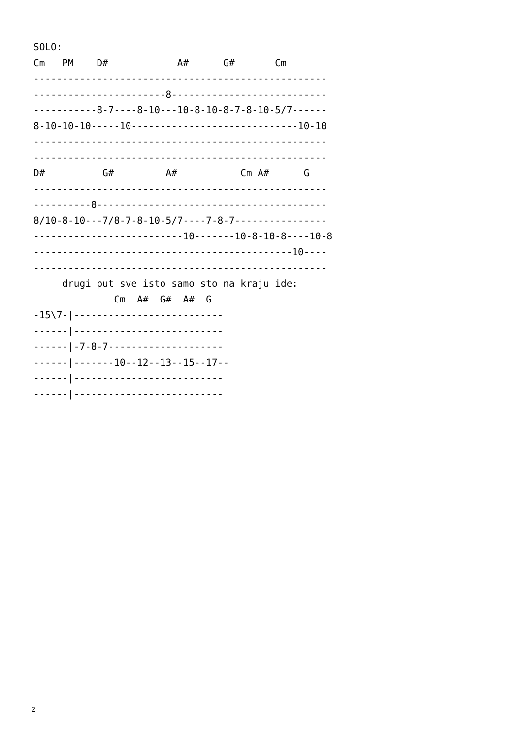SOLO:
Cm   PM    D#            A#      G#       Cm
---------------------------------------------------
-----------------------8---------------------------
-----------8-7----8-10---10-8-10-8-7-8-10-5/7------
8-10-10-10-----10-----------------------------10-10
---------------------------------------------------
---------------------------------------------------
D#          G#         A#           Cm A#      G
---------------------------------------------------
----------8----------------------------------------
8/10-8-10---7/8-7-8-10-5/7----7-8-7----------------
--------------------------10-------10-8-10-8----10-8
---------------------------------------------10----
---------------------------------------------------
     drugi put sve isto samo sto na kraju ide:
              Cm  A#  G#  A#  G
-15\7-|--------------------------
------|--------------------------
------|-7-8-7--------------------
------|-------10--12--13--15--17--
------|--------------------------
------|--------------------------
2